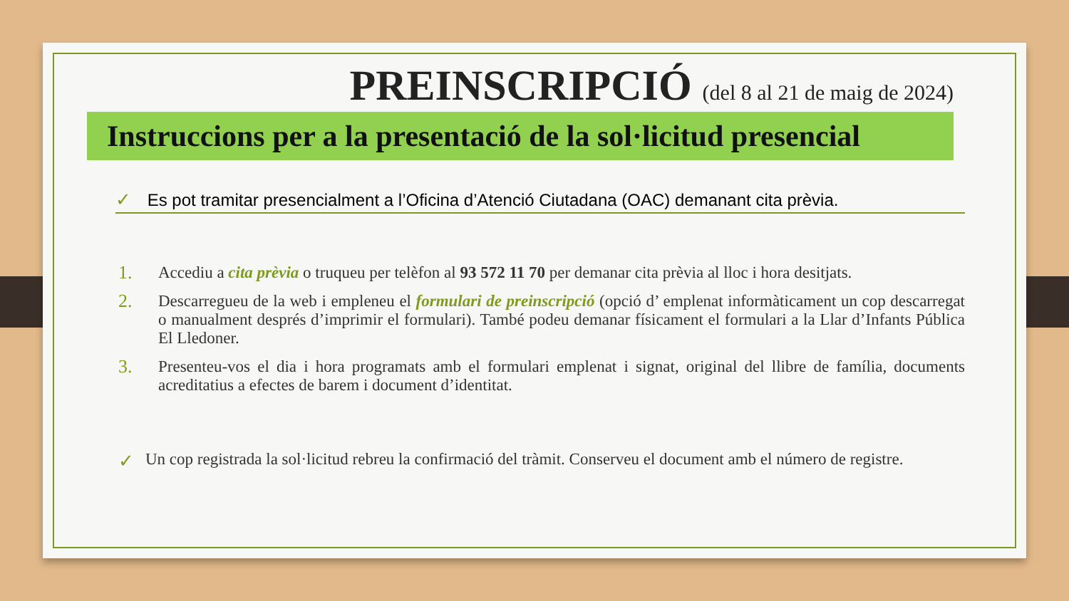PREINSCRIPCIÓ (del 8 al 21 de maig de 2024)
Instruccions per a la presentació de la sol·licitud presencial
✓ Es pot tramitar presencialment a l’Oficina d’Atenció Ciutadana (OAC) demanant cita prèvia.
1. Accediu a cita prèvia o truqueu per telèfon al 93 572 11 70 per demanar cita prèvia al lloc i hora desitjats.
2. Descarregueu de la web i empleneu el formulari de preinscripció (opció d’ emplenat informàticament un cop descarregat o manualment després d’imprimir el formulari). També podeu demanar físicament el formulari a la Llar d’Infants Pública El Lledoner.
3. Presenteu-vos el dia i hora programats amb el formulari emplenat i signat, original del llibre de família, documents acreditatius a efectes de barem i document d’identitat.
✓ Un cop registrada la sol·licitud rebreu la confirmació del tràmit. Conserveu el document amb el número de registre.